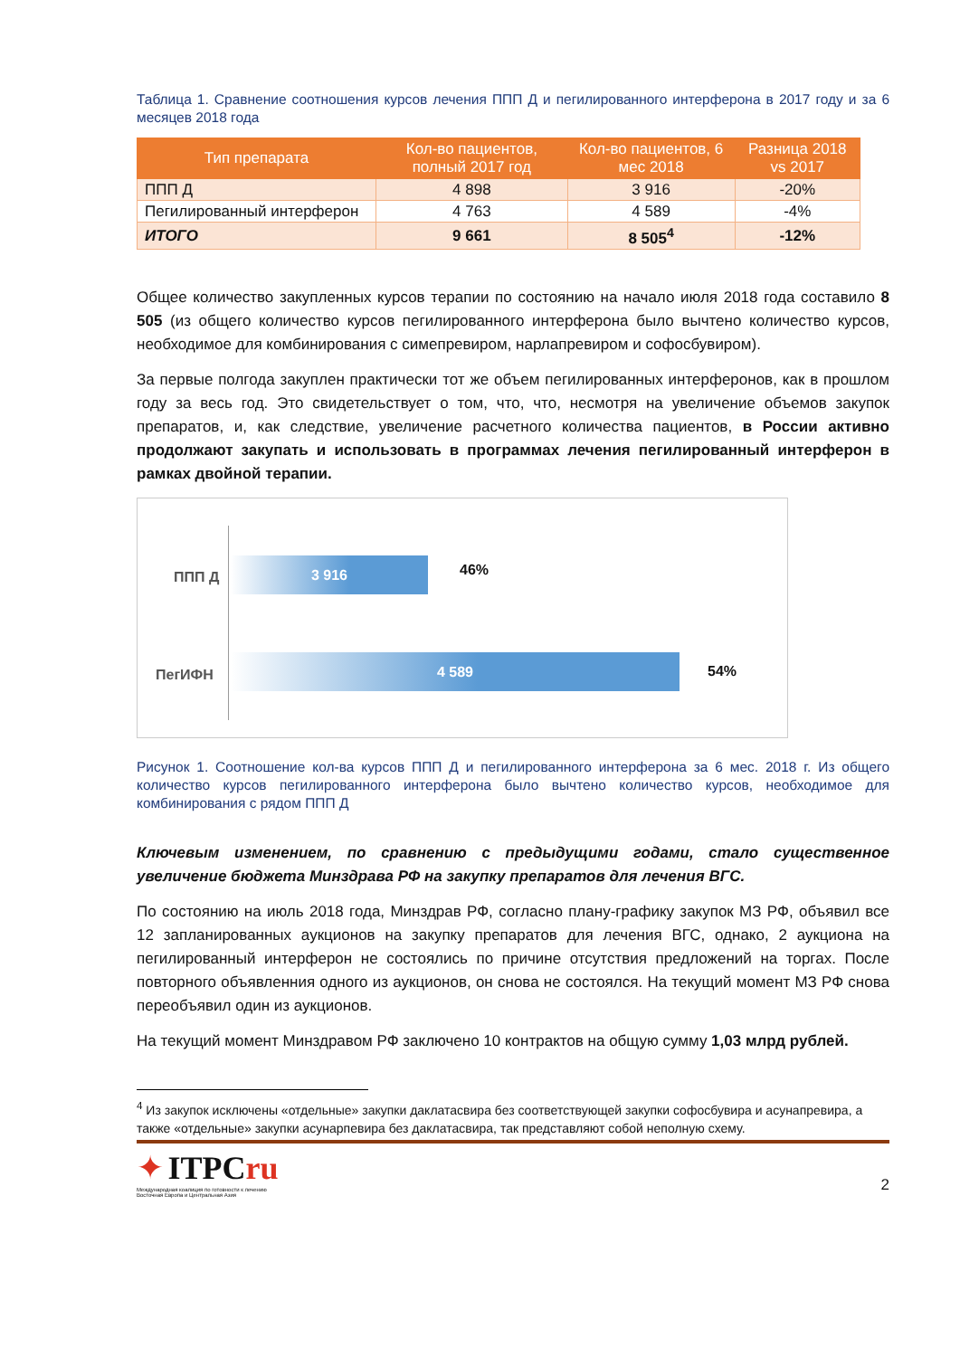Таблица 1. Сравнение соотношения курсов лечения ППП Д и пегилированного интерферона в 2017 году и за 6 месяцев 2018 года
| Тип препарата | Кол-во пациентов, полный 2017 год | Кол-во пациентов, 6 мес 2018 | Разница 2018 vs 2017 |
| --- | --- | --- | --- |
| ППП Д | 4 898 | 3 916 | -20% |
| Пегилированный интерферон | 4 763 | 4 589 | -4% |
| ИТОГО | 9 661 | 8 505<sup>4</sup> | -12% |
Общее количество закупленных курсов терапии по состоянию на начало июля 2018 года составило 8 505 (из общего количество курсов пегилированного интерферона было вычтено количество курсов, необходимое для комбинирования с симепревиром, нарлапревиром и софосбувиром).
За первые полгода закуплен практически тот же объем пегилированных интерферонов, как в прошлом году за весь год. Это свидетельствует о том, что, что, несмотря на увеличение объемов закупок препаратов, и, как следствие, увеличение расчетного количества пациентов, в России активно продолжают закупать и использовать в программах лечения пегилированный интерферон в рамках двойной терапии.
ППП Д
3 916 46%
ПегИФН
4 589
54%
Рисунок 1. Соотношение кол-ва курсов ППП Д и пегилированного интерферона за 6 мес. 2018 г. Из общего количество курсов пегилированного интерферона было вычтено количество курсов, необходимое для комбинирования с рядом ППП Д
Ключевым изменением, по сравнению с предыдущими годами, стало существенное увеличение бюджета Минздрава РФ на закупку препаратов для лечения ВГС.
По состоянию на июль 2018 года, Минздрав РФ, согласно плану-графику закупок МЗ РФ, объявил все 12 запланированных аукционов на закупку препаратов для лечения ВГС, однако, 2 аукциона на пегилированный интерферон не состоялись по причине отсутствия предложений на торгах. После повторного объявленния одного из аукционов, он снова не состоялся. На текущий момент МЗ РФ снова переобъявил один из аукционов.
На текущий момент Минздравом РФ заключено 10 контрактов на общую сумму 1,03 млрд рублей.
<sup>4</sup> Из закупок исключены «отдельные» закупки даклатасвира без соответствующей закупки софосбувира и асунапревира, а также «отдельные» закупки асунарпевира без даклатасвира, так представляют собой неполную схему.
✦ ITPCru
Международная коалиция по готовности к лечению
Восточная Европа и Центральная Азия
2